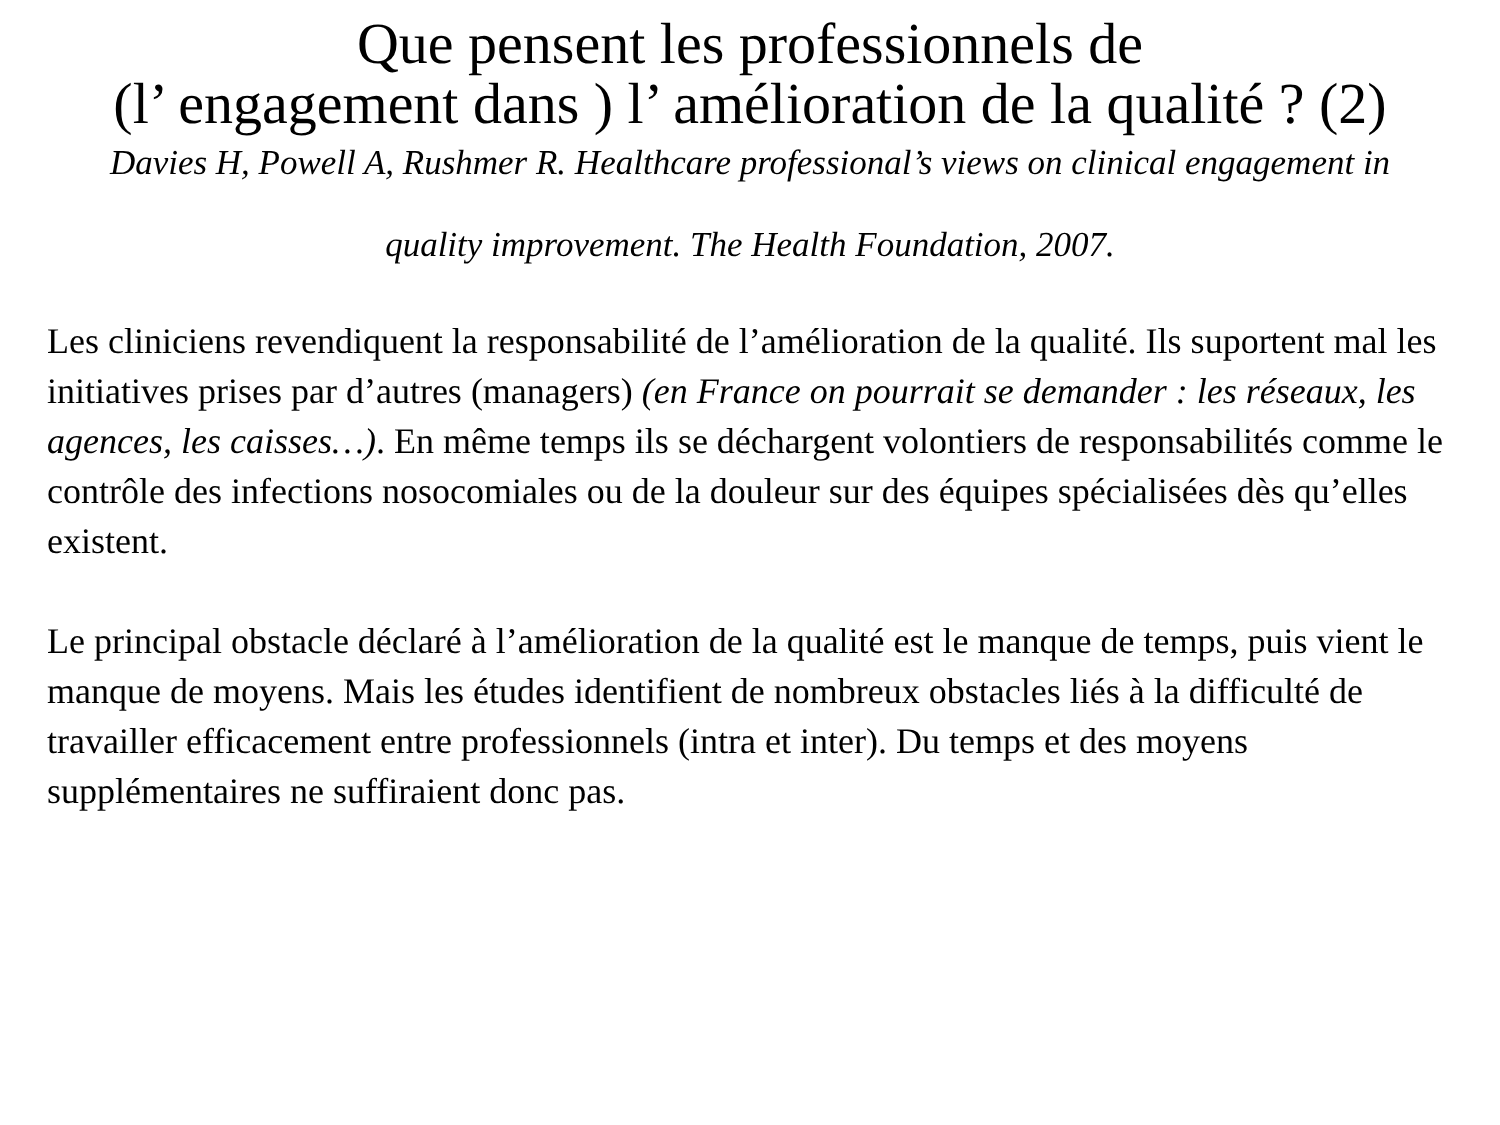Que pensent les professionnels de
(l’ engagement dans ) l’ amélioration de la qualité ? (2)
Davies H, Powell A, Rushmer R. Healthcare professional’s views on clinical engagement in quality improvement. The Health Foundation, 2007.
Les cliniciens revendiquent la responsabilité de l’amélioration de la qualité. Ils suportent mal les initiatives prises par d’autres (managers) (en France on pourrait se demander : les réseaux, les agences, les caisses…). En même temps ils se déchargent volontiers de responsabilités comme le contrôle des infections nosocomiales ou de la douleur sur des équipes spécialisées dès qu’elles existent.
Le principal obstacle déclaré à l’amélioration de la qualité est le manque de temps, puis vient le manque de moyens. Mais les études identifient de nombreux obstacles liés à la difficulté de travailler efficacement entre professionnels (intra et inter). Du temps et des moyens supplémentaires ne suffiraient donc pas.